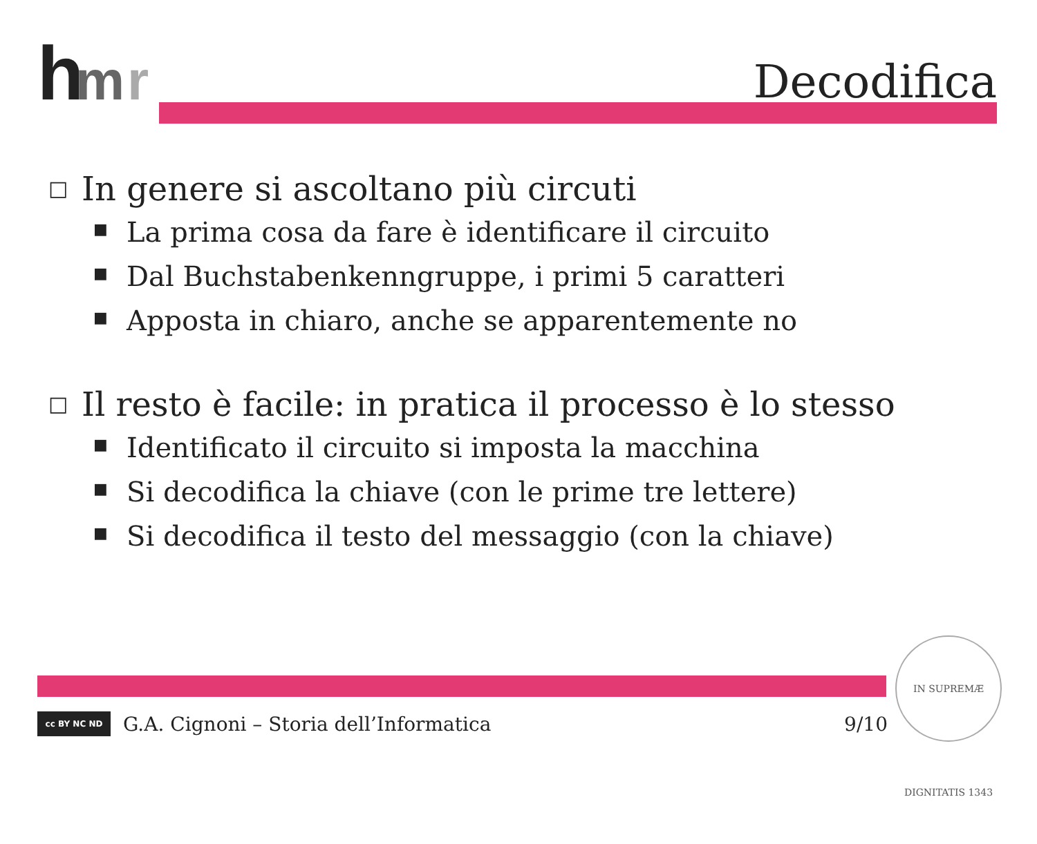h
m
r
Decodifica
□ In genere si ascoltano più circuti
■ La prima cosa da fare è identificare il circuito
■ Dal Buchstabenkenngruppe, i primi 5 caratteri
■ Apposta in chiaro, anche se apparentemente no
□ Il resto è facile: in pratica il processo è lo stesso
■ Identificato il circuito si imposta la macchina
■ Si decodifica la chiave (con le prime tre lettere)
■ Si decodifica il testo del messaggio (con la chiave)
cc BY NC ND
G.A. Cignoni – Storia dell’Informatica 9/10
IN SUPREMÆ DIGNITATIS 1343